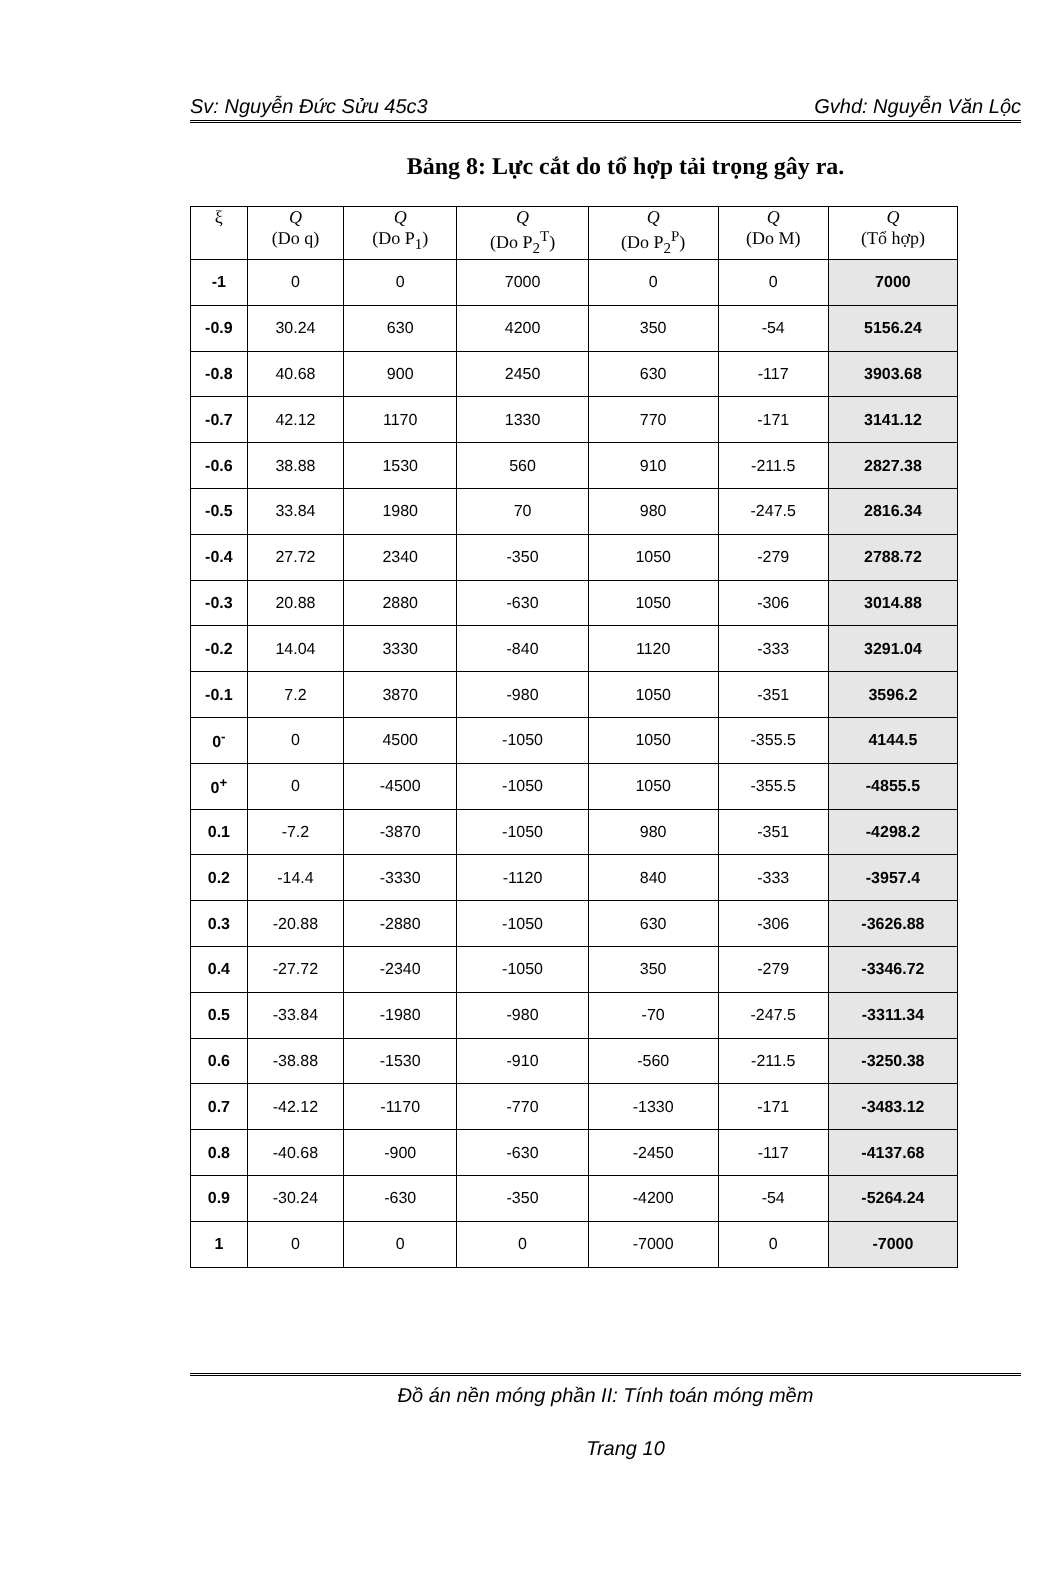Sv: Nguyễn Đức Sửu 45c3 Gvhd: Nguyễn Văn Lộc
Bảng 8: Lực cắt do tổ hợp tải trọng gây ra.
| ξ | Q (Do q) | Q (Do P<sub>1</sub>) | Q (Do P<sub>2</sub><sup>T</sup>) | Q (Do P<sub>2</sub><sup>P</sup>) | Q (Do M) | Q (Tổ hợp) |
| --- | --- | --- | --- | --- | --- | --- |
| -1 | 0 | 0 | 7000 | 0 | 0 | 7000 |
| -0.9 | 30.24 | 630 | 4200 | 350 | -54 | 5156.24 |
| -0.8 | 40.68 | 900 | 2450 | 630 | -117 | 3903.68 |
| -0.7 | 42.12 | 1170 | 1330 | 770 | -171 | 3141.12 |
| -0.6 | 38.88 | 1530 | 560 | 910 | -211.5 | 2827.38 |
| -0.5 | 33.84 | 1980 | 70 | 980 | -247.5 | 2816.34 |
| -0.4 | 27.72 | 2340 | -350 | 1050 | -279 | 2788.72 |
| -0.3 | 20.88 | 2880 | -630 | 1050 | -306 | 3014.88 |
| -0.2 | 14.04 | 3330 | -840 | 1120 | -333 | 3291.04 |
| -0.1 | 7.2 | 3870 | -980 | 1050 | -351 | 3596.2 |
| 0<sup>-</sup> | 0 | 4500 | -1050 | 1050 | -355.5 | 4144.5 |
| 0<sup>+</sup> | 0 | -4500 | -1050 | 1050 | -355.5 | -4855.5 |
| 0.1 | -7.2 | -3870 | -1050 | 980 | -351 | -4298.2 |
| 0.2 | -14.4 | -3330 | -1120 | 840 | -333 | -3957.4 |
| 0.3 | -20.88 | -2880 | -1050 | 630 | -306 | -3626.88 |
| 0.4 | -27.72 | -2340 | -1050 | 350 | -279 | -3346.72 |
| 0.5 | -33.84 | -1980 | -980 | -70 | -247.5 | -3311.34 |
| 0.6 | -38.88 | -1530 | -910 | -560 | -211.5 | -3250.38 |
| 0.7 | -42.12 | -1170 | -770 | -1330 | -171 | -3483.12 |
| 0.8 | -40.68 | -900 | -630 | -2450 | -117 | -4137.68 |
| 0.9 | -30.24 | -630 | -350 | -4200 | -54 | -5264.24 |
| 1 | 0 | 0 | 0 | -7000 | 0 | -7000 |
Đồ án nền móng phần II: Tính toán móng mềm
Trang 10